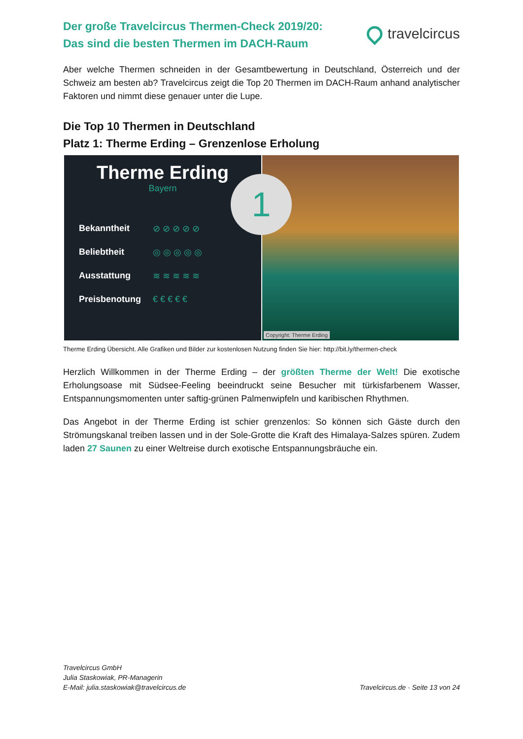Der große Travelcircus Thermen-Check 2019/20:
Das sind die besten Thermen im DACH-Raum
travelcircus
Aber welche Thermen schneiden in der Gesamtbewertung in Deutschland, Österreich und der Schweiz am besten ab? Travelcircus zeigt die Top 20 Thermen im DACH-Raum anhand analytischer Faktoren und nimmt diese genauer unter die Lupe.
Die Top 10 Thermen in Deutschland
Platz 1: Therme Erding – Grenzenlose Erholung
Therme Erding
Bayern
Bekanntheit ⊘ ⊘ ⊘ ⊘ ⊘
Beliebtheit ◎ ◎ ◎ ◎ ◎
Ausstattung ≋ ≋ ≋ ≋ ≋
Preisbenotung € € € € €
1
Copyright: Therme Erding
Therme Erding Übersicht. Alle Grafiken und Bilder zur kostenlosen Nutzung finden Sie hier: http://bit.ly/thermen-check
Herzlich Willkommen in der Therme Erding – der größten Therme der Welt! Die exotische Erholungsoase mit Südsee-Feeling beeindruckt seine Besucher mit türkisfarbenem Wasser, Entspannungsmomenten unter saftig-grünen Palmenwipfeln und karibischen Rhythmen.
Das Angebot in der Therme Erding ist schier grenzenlos: So können sich Gäste durch den Strömungskanal treiben lassen und in der Sole-Grotte die Kraft des Himalaya-Salzes spüren. Zudem laden 27 Saunen zu einer Weltreise durch exotische Entspannungsbräuche ein.
Travelcircus GmbH
Julia Staskowiak, PR-Managerin
E-Mail: julia.staskowiak@travelcircus.de
Travelcircus.de · Seite 13 von 24